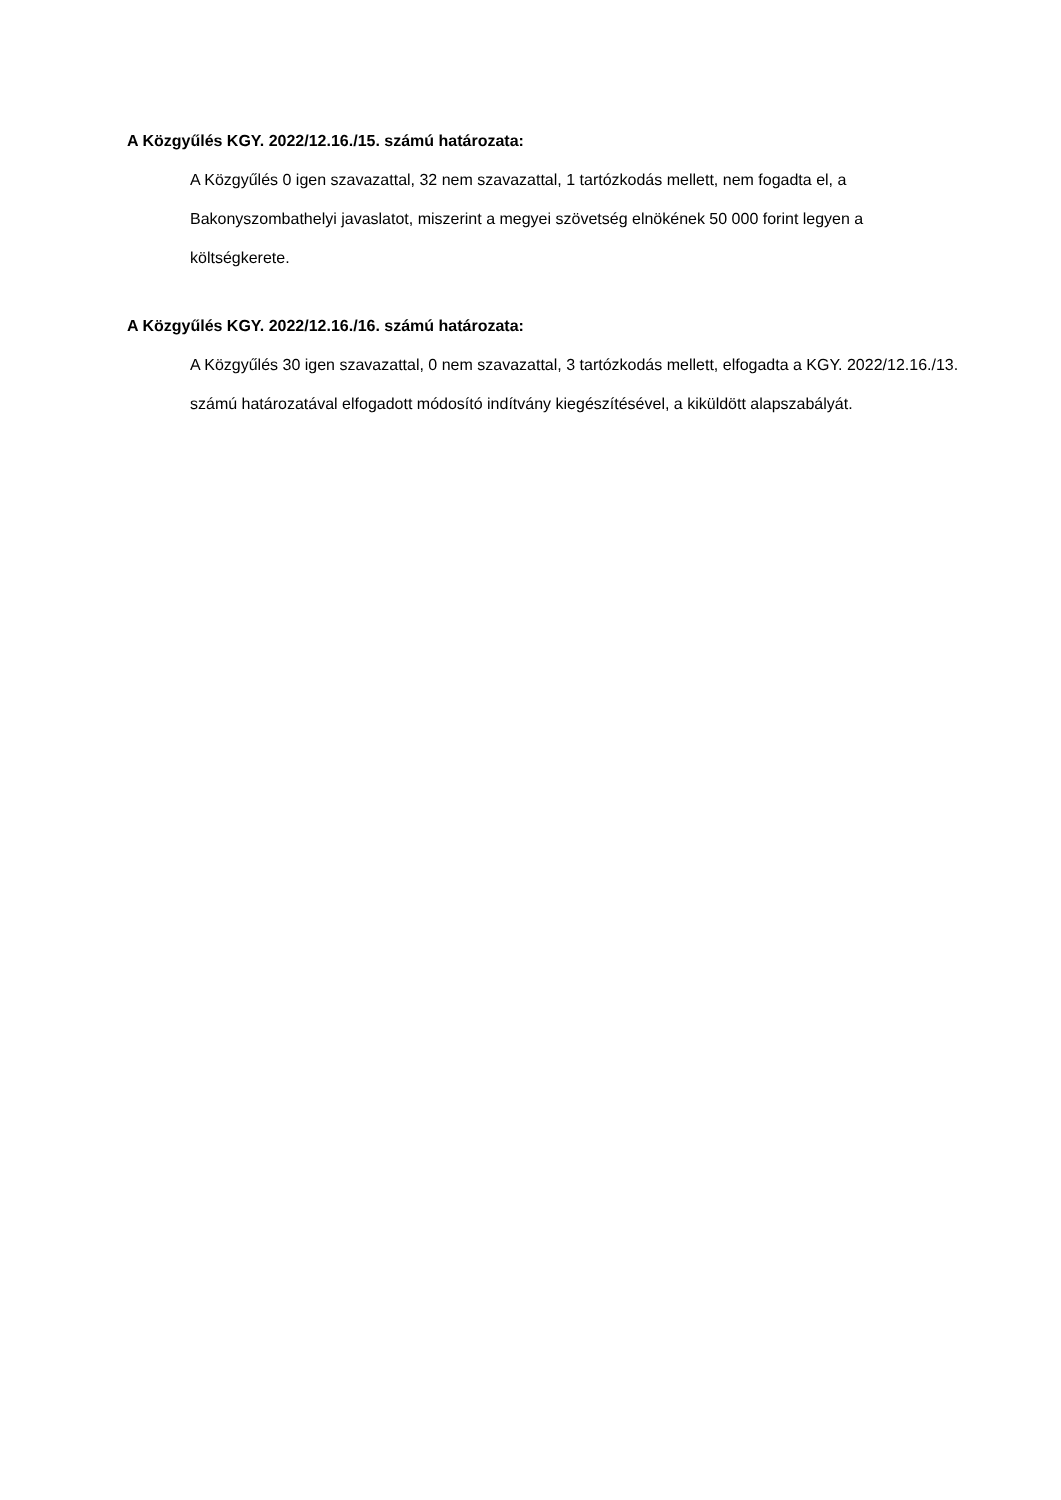A Közgyűlés KGY. 2022/12.16./15. számú határozata:
A Közgyűlés 0 igen szavazattal, 32 nem szavazattal, 1 tartózkodás mellett, nem fogadta el, a Bakonyszombathelyi javaslatot, miszerint a megyei szövetség elnökének 50 000 forint legyen a költségkerete.
A Közgyűlés KGY. 2022/12.16./16. számú határozata:
A Közgyűlés 30 igen szavazattal, 0 nem szavazattal, 3 tartózkodás mellett, elfogadta a KGY. 2022/12.16./13. számú határozatával elfogadott módosító indítvány kiegészítésével, a kiküldött alapszabályát.